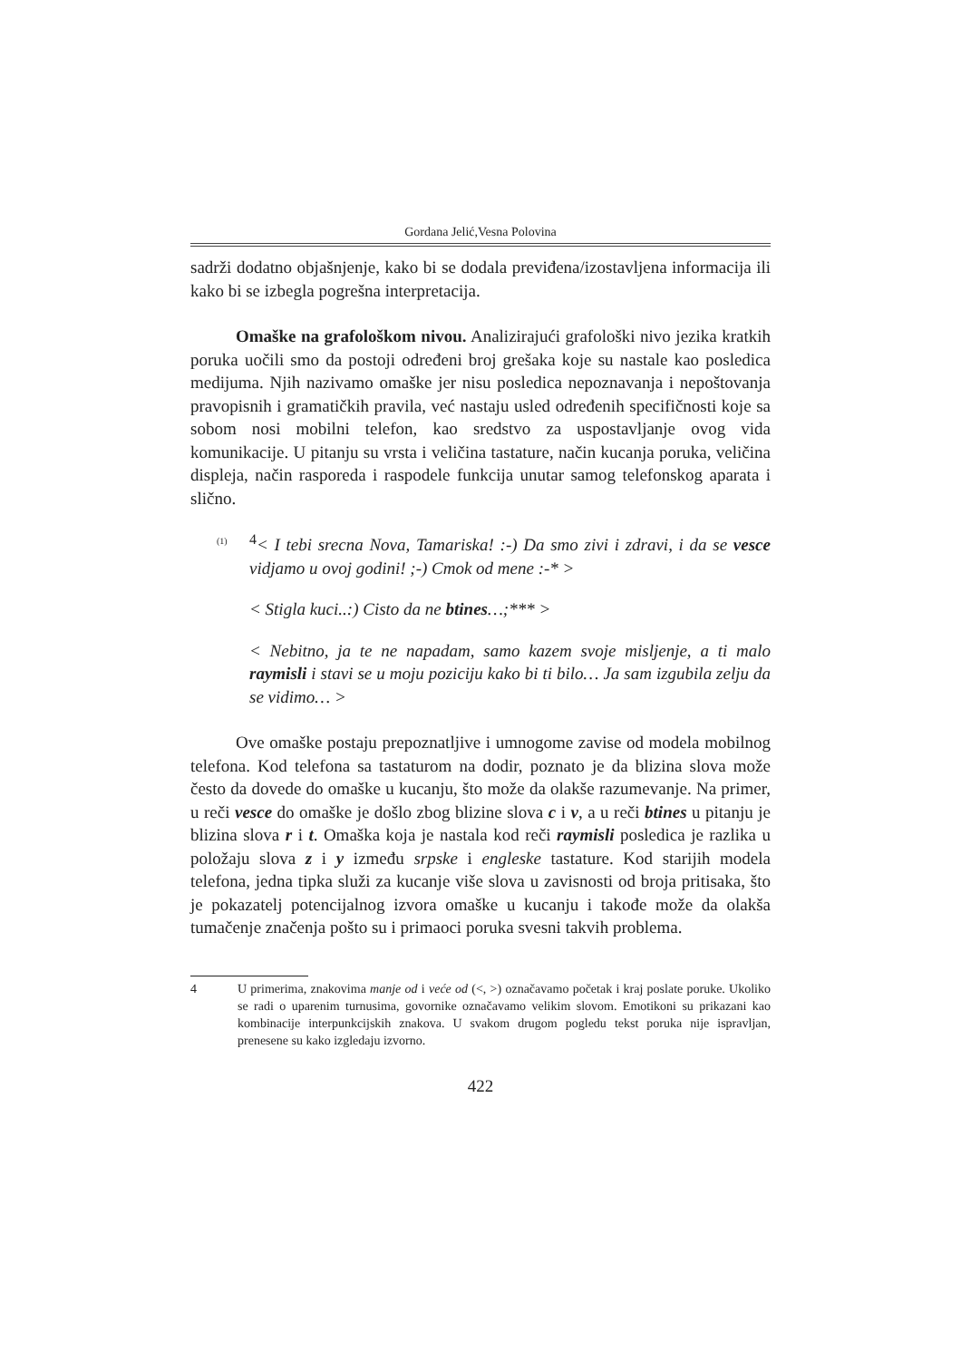Gordana Jelić,Vesna Polovina
sadrži dodatno objašnjenje, kako bi se dodala previđena/izostavljena informacija ili kako bi se izbegla pogrešna interpretacija.
Omaške na grafološkom nivou. Analizirajući grafološki nivo jezika kratkih poruka uočili smo da postoji određeni broj grešaka koje su nastale kao posledica medijuma. Njih nazivamo omaške jer nisu posledica nepoznavanja i nepoštovanja pravopisnih i gramatičkih pravila, već nastaju usled određenih specifičnosti koje sa sobom nosi mobilni telefon, kao sredstvo za uspostavljanje ovog vida komunikacije. U pitanju su vrsta i veličina tastature, način kucanja poruka, veličina displeja, način rasporeda i raspodele funkcija unutar samog telefonskog aparata i slično.
(1)<sup>4</sup>< I tebi srecna Nova, Tamariska! :-) Da smo zivi i zdravi, i da se vesce vidjamo u ovoj godini! ;-) Cmok od mene :-* >
< Stigla kuci..:) Cisto da ne btines…;*** >
< Nebitno, ja te ne napadam, samo kazem svoje misljenje, a ti malo raymisli i stavi se u moju poziciju kako bi ti bilo… Ja sam izgubila zelju da se vidimo… >
Ove omaške postaju prepoznatljive i umnogome zavise od modela mobilnog telefona. Kod telefona sa tastaturom na dodir, poznato je da blizina slova može često da dovede do omaške u kucanju, što može da olakše razumevanje. Na primer, u reči vesce do omaške je došlo zbog blizine slova c i v, a u reči btines u pitanju je blizina slova r i t. Omaška koja je nastala kod reči raymisli posledica je razlika u položaju slova z i y između srpske i engleske tastature. Kod starijih modela telefona, jedna tipka služi za kucanje više slova u zavisnosti od broja pritisaka, što je pokazatelj potencijalnog izvora omaške u kucanju i takođe može da olakša tumačenje značenja pošto su i primaoci poruka svesni takvih problema.
4 U primerima, znakovima manje od i veće od (<, >) označavamo početak i kraj poslate poruke. Ukoliko se radi o uparenim turnusima, govornike označavamo velikim slovom. Emotikoni su prikazani kao kombinacije interpunkcijskih znakova. U svakom drugom pogledu tekst poruka nije ispravljan, prenesene su kako izgledaju izvorno.
422